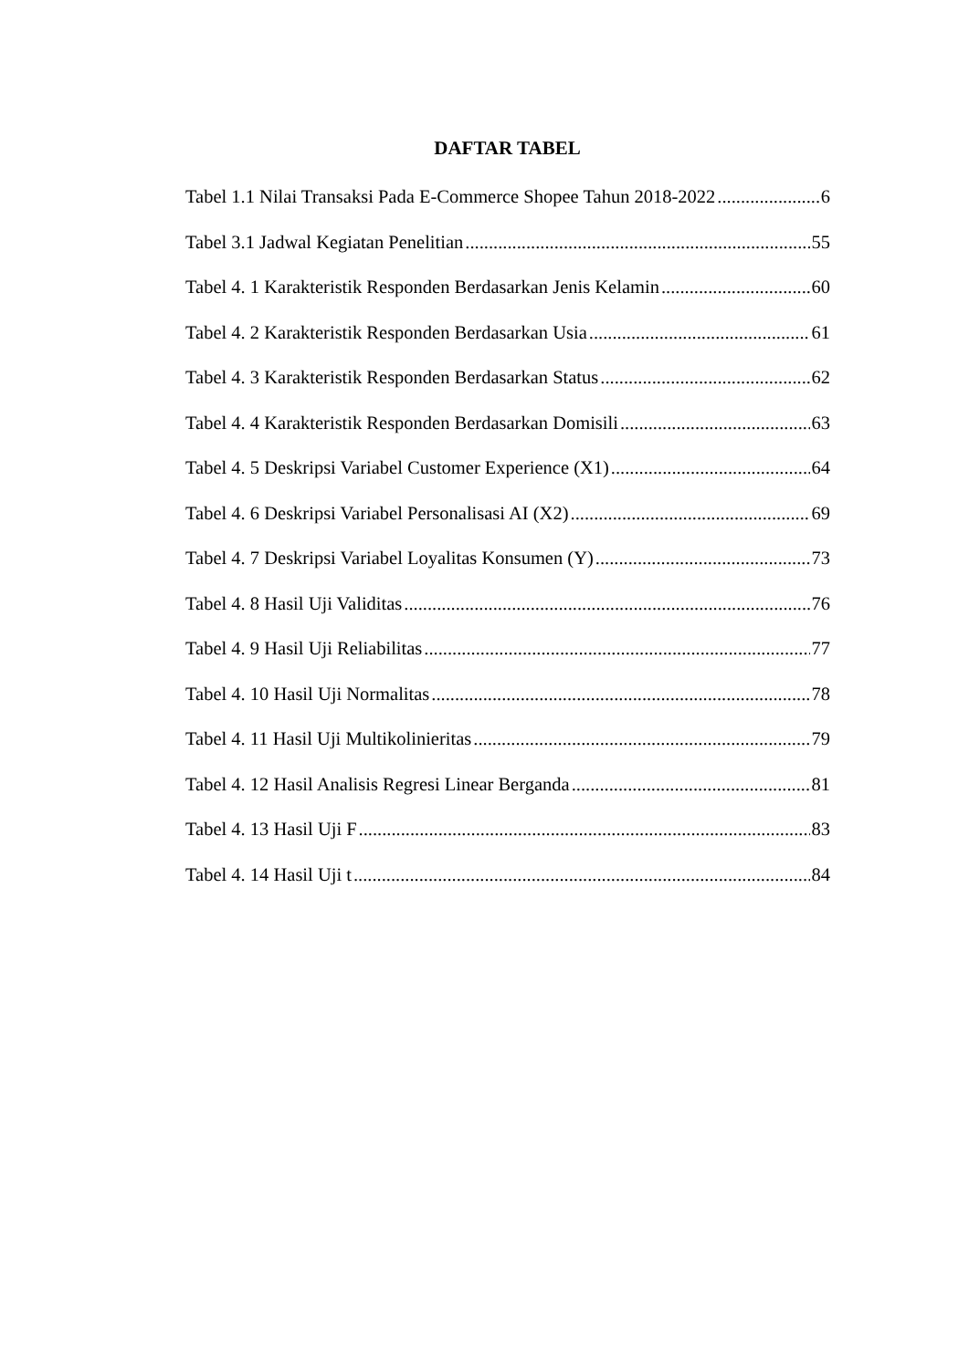DAFTAR TABEL
Tabel 1.1 Nilai Transaksi Pada E-Commerce Shopee Tahun 2018-2022 6
Tabel 3.1 Jadwal Kegiatan Penelitian 55
Tabel 4. 1 Karakteristik Responden Berdasarkan Jenis Kelamin 60
Tabel 4. 2 Karakteristik Responden Berdasarkan Usia 61
Tabel 4. 3 Karakteristik Responden Berdasarkan Status 62
Tabel 4. 4 Karakteristik Responden Berdasarkan Domisili 63
Tabel 4. 5 Deskripsi Variabel Customer Experience (X1) 64
Tabel 4. 6 Deskripsi Variabel Personalisasi AI (X2) 69
Tabel 4. 7 Deskripsi Variabel Loyalitas Konsumen (Y) 73
Tabel 4. 8 Hasil Uji Validitas 76
Tabel 4. 9 Hasil Uji Reliabilitas 77
Tabel 4. 10 Hasil Uji Normalitas 78
Tabel 4. 11 Hasil Uji Multikolinieritas 79
Tabel 4. 12 Hasil Analisis Regresi Linear Berganda 81
Tabel 4. 13 Hasil Uji F 83
Tabel 4. 14 Hasil Uji t 84